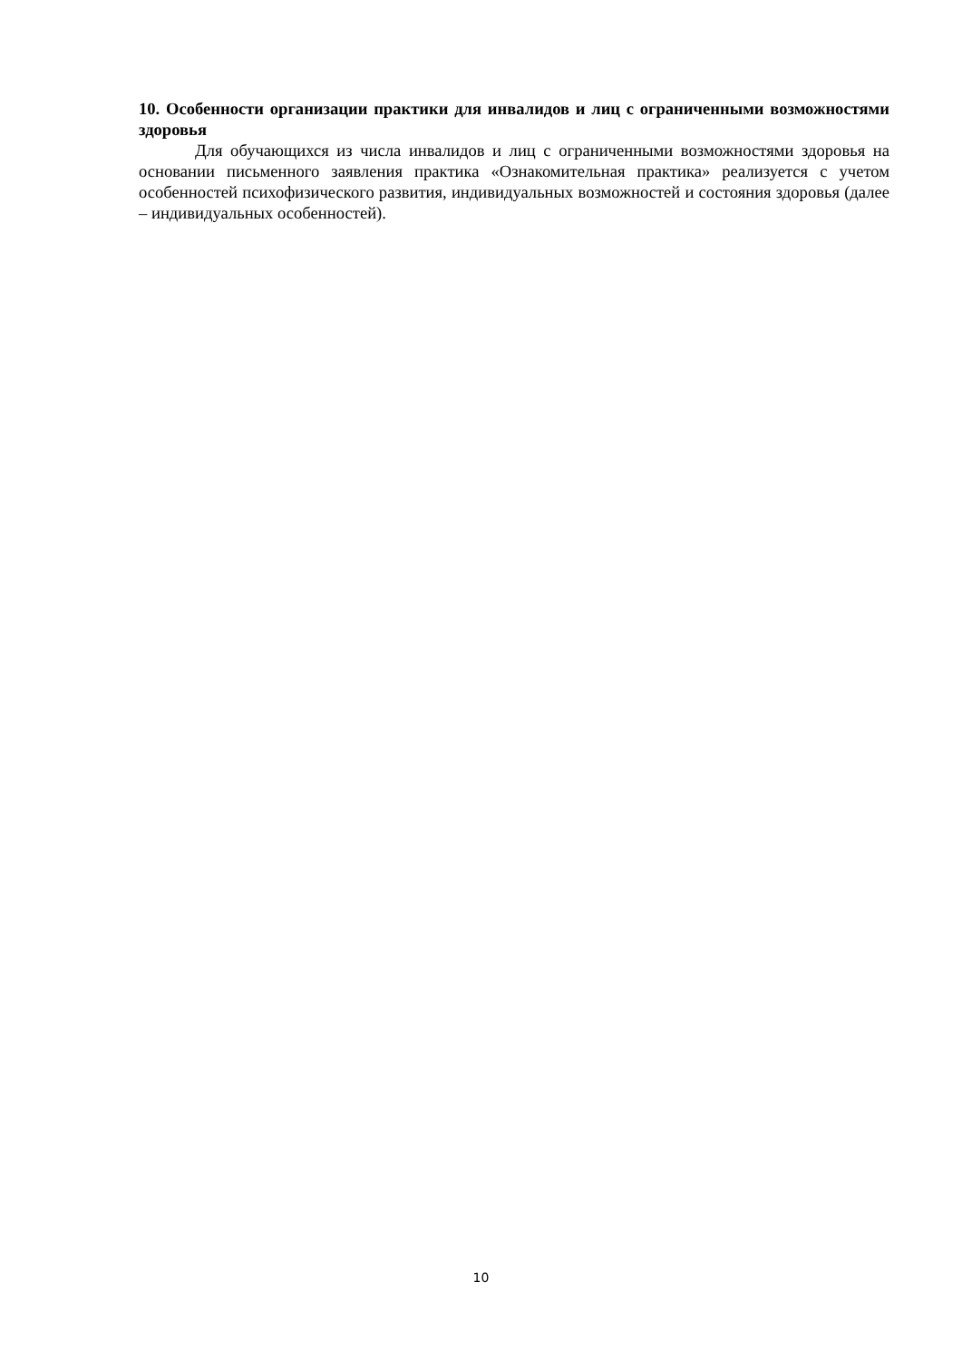10. Особенности организации практики для инвалидов и лиц с ограниченными возможностями здоровья
Для обучающихся из числа инвалидов и лиц с ограниченными возможностями здоровья на основании письменного заявления практика «Ознакомительная практика» реализуется с учетом особенностей психофизического развития, индивидуальных возможностей и состояния здоровья (далее – индивидуальных особенностей).
10